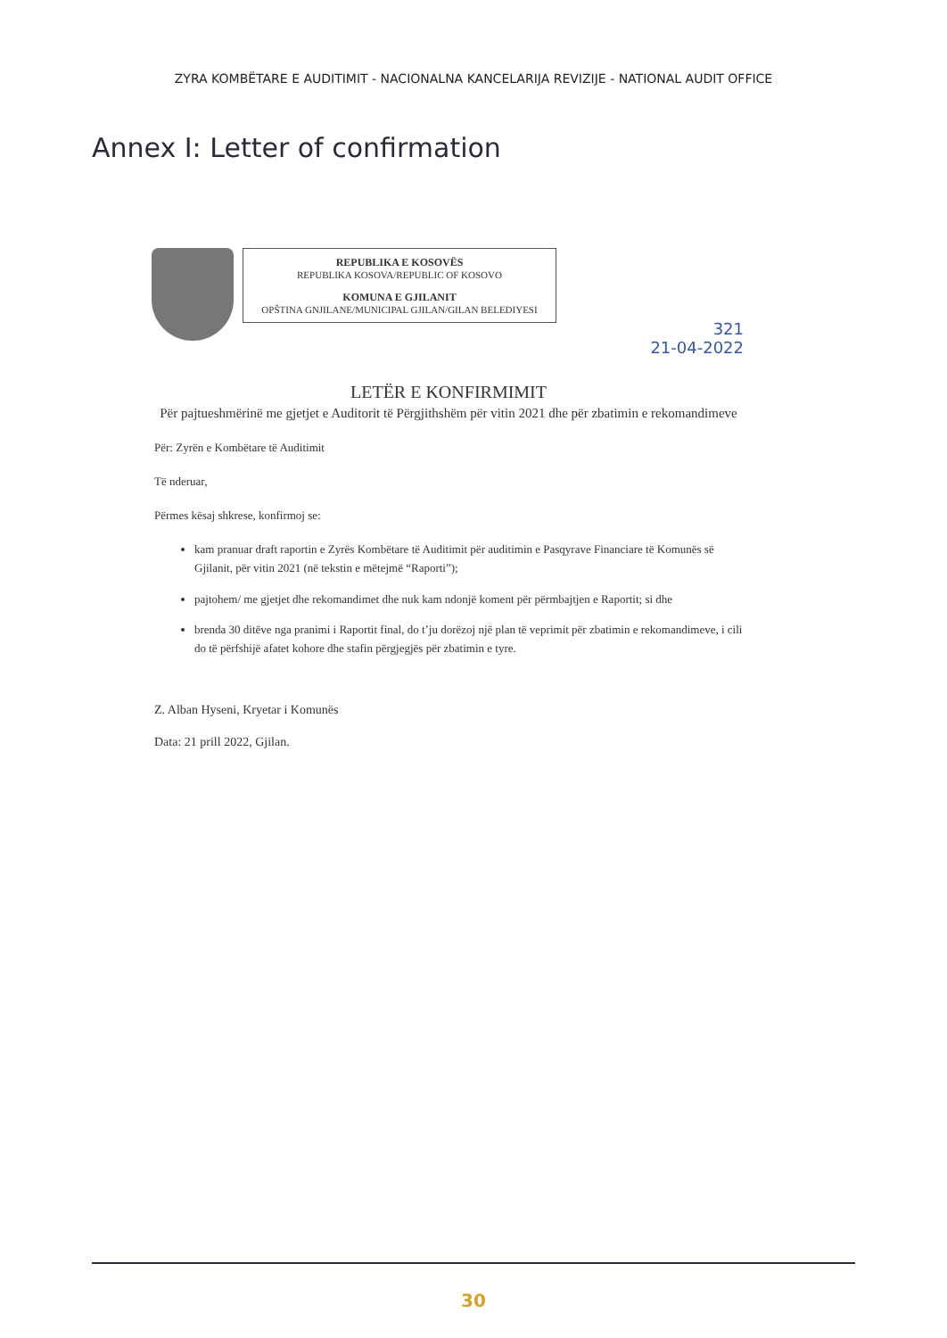ZYRA KOMBËTARE E AUDITIMIT - NACIONALNA KANCELARIJA REVIZIJE - NATIONAL AUDIT OFFICE
Annex I: Letter of confirmation
REPUBLIKA E KOSOVËS
REPUBLIKA KOSOVA/REPUBLIC OF KOSOVO
KOMUNA E GJILANIT
OPŠTINA GNJILANE/MUNICIPAL GJILAN/GILAN BELEDIYESI
321
21-04-2022
LETËR E KONFIRMIMIT
Për pajtueshmërinë me gjetjet e Auditorit të Përgjithshëm për vitin 2021 dhe për zbatimin e rekomandimeve
Për: Zyrën e Kombëtare të Auditimit
Të nderuar,
Përmes kësaj shkrese, konfirmoj se:
kam pranuar draft raportin e Zyrës Kombëtare të Auditimit për auditimin e Pasqyrave Financiare të Komunës së Gjilanit, për vitin 2021 (në tekstin e mëtejmë “Raporti”);
pajtohem/ me gjetjet dhe rekomandimet dhe nuk kam ndonjë koment për përmbajtjen e Raportit; si dhe
brenda 30 ditëve nga pranimi i Raportit final, do t’ju dorëzoj një plan të veprimit për zbatimin e rekomandimeve, i cili do të përfshijë afatet kohore dhe stafin përgjegjës për zbatimin e tyre.
Z. Alban Hyseni, Kryetar i Komunës
Data: 21 prill 2022, Gjilan.
30